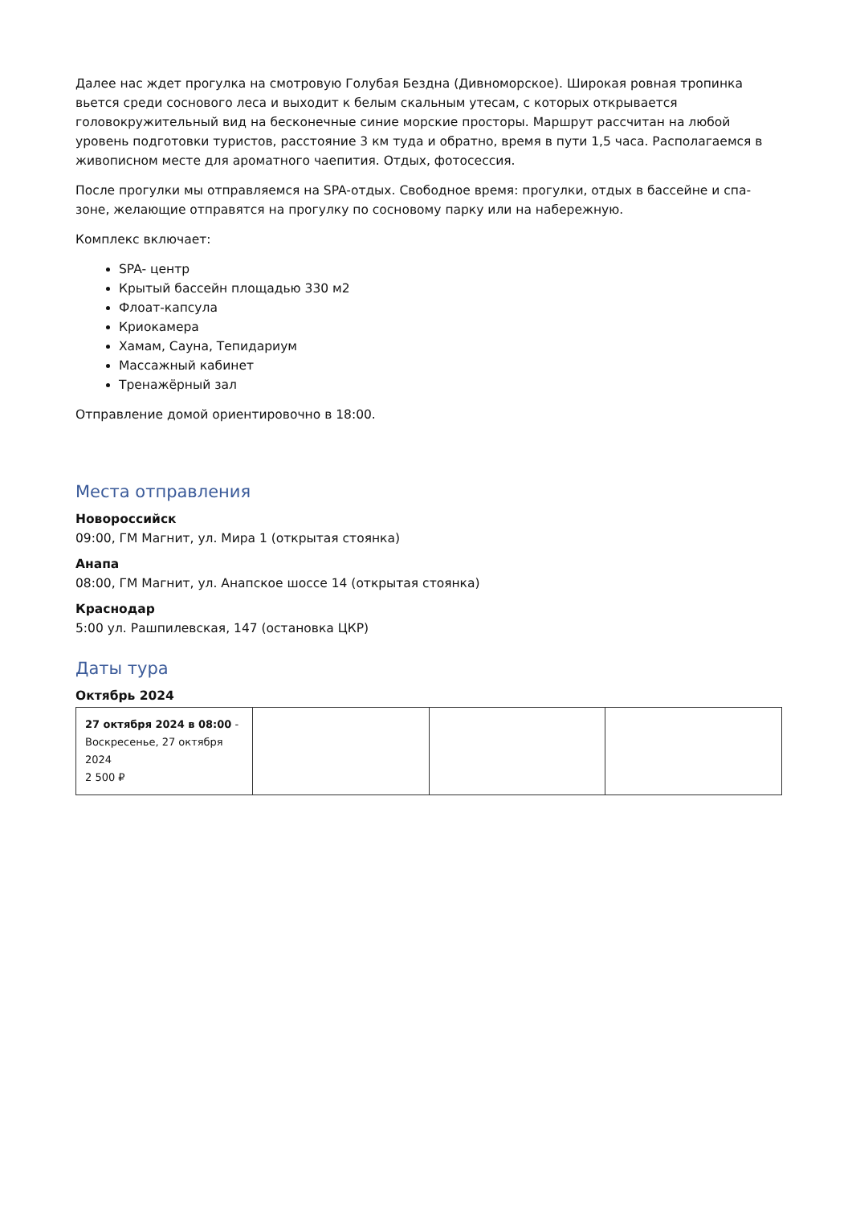Далее нас ждет прогулка на смотровую Голубая Бездна (Дивноморское). Широкая ровная тропинка вьется среди соснового леса и выходит к белым скальным утесам, с которых открывается головокружительный вид на бесконечные синие морские просторы. Маршрут рассчитан на любой уровень подготовки туристов, расстояние 3 км туда и обратно, время в пути 1,5 часа. Располагаемся в живописном месте для ароматного чаепития. Отдых, фотосессия.
После прогулки мы отправляемся на SPA-отдых. Свободное время: прогулки, отдых в бассейне и спа-зоне, желающие отправятся на прогулку по сосновому парку или на набережную.
Комплекс включает:
SPA- центр
Крытый бассейн площадью 330 м2
Флоат-капсула
Криокамера
Хамам, Сауна, Тепидариум
Массажный кабинет
Тренажёрный зал
Отправление домой ориентировочно в 18:00.
Места отправления
Новороссийск
09:00, ГМ Магнит, ул. Мира 1 (открытая стоянка)
Анапа
08:00, ГМ Магнит, ул. Анапское шоссе 14 (открытая стоянка)
Краснодар
5:00 ул. Рашпилевская, 147 (остановка ЦКР)
Даты тура
Октябрь 2024
| 27 октября 2024 в 08:00 - Воскресенье, 27 октября 2024 2 500 ₽ | | | |